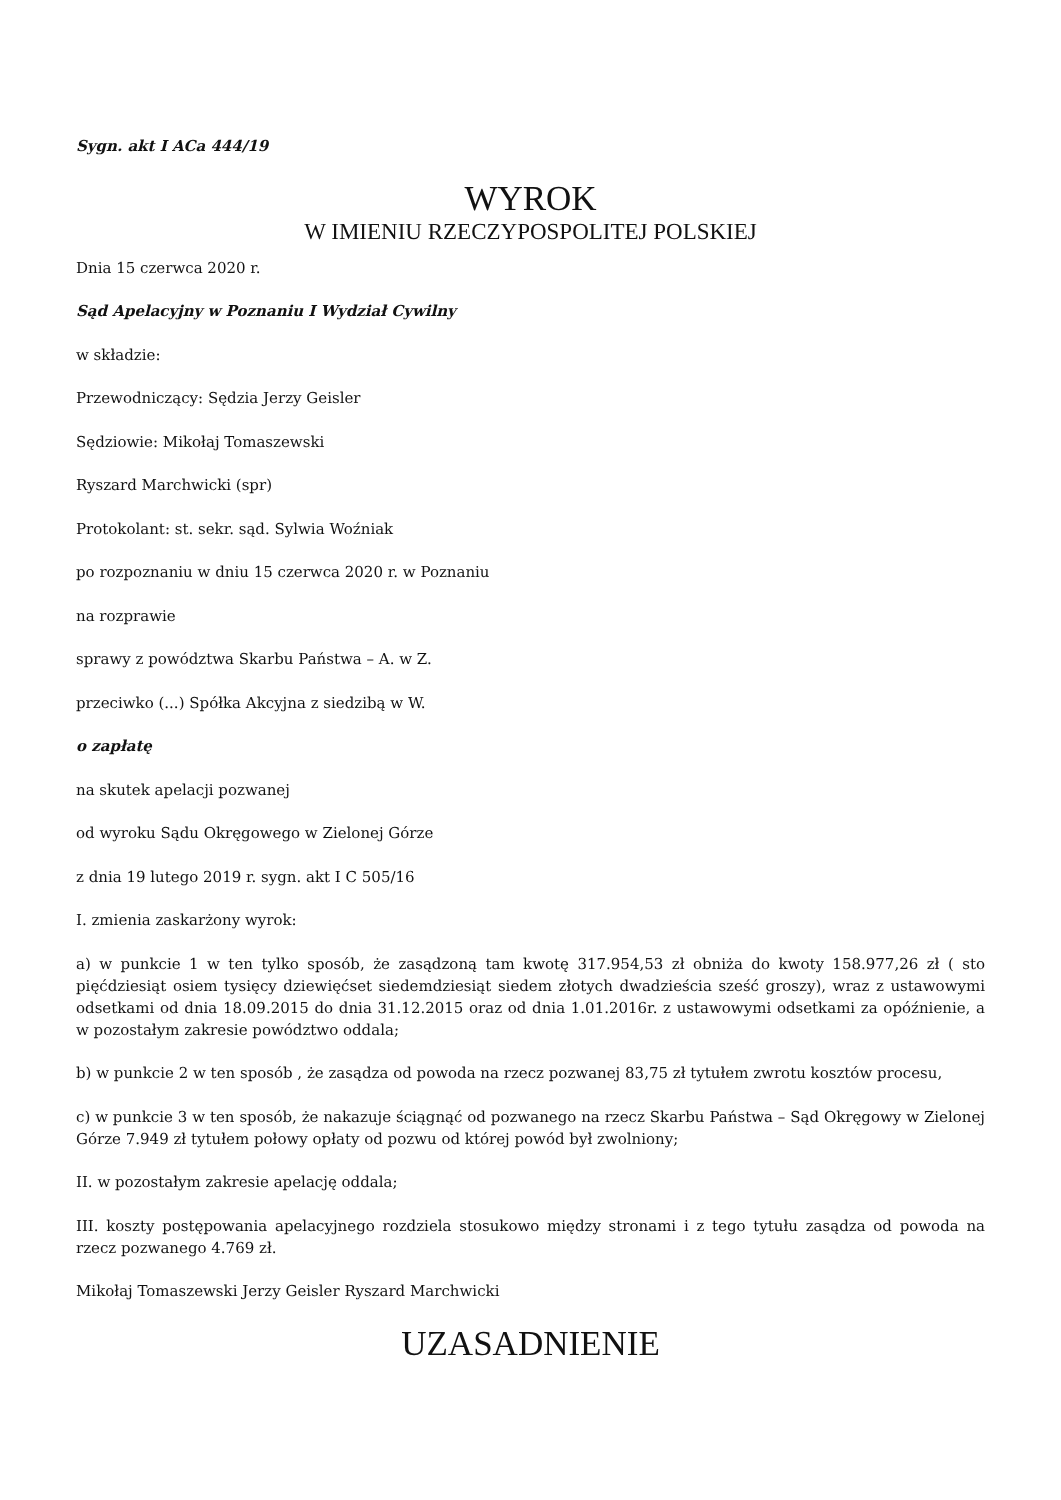Sygn. akt I ACa 444/19
WYROK
W IMIENIU RZECZYPOSPOLITEJ POLSKIEJ
Dnia 15 czerwca 2020 r.
Sąd Apelacyjny w Poznaniu I Wydział Cywilny
w składzie:
Przewodniczący: Sędzia Jerzy Geisler
Sędziowie: Mikołaj Tomaszewski
Ryszard Marchwicki (spr)
Protokolant: st. sekr. sąd. Sylwia Woźniak
po rozpoznaniu w dniu 15 czerwca 2020 r. w Poznaniu
na rozprawie
sprawy z powództwa Skarbu Państwa – A. w Z.
przeciwko (...) Spółka Akcyjna z siedzibą w W.
o zapłatę
na skutek apelacji pozwanej
od wyroku Sądu Okręgowego w Zielonej Górze
z dnia 19 lutego 2019 r. sygn. akt I C 505/16
I. zmienia zaskarżony wyrok:
a) w punkcie 1 w ten tylko sposób, że zasądzoną tam kwotę 317.954,53 zł obniża do kwoty 158.977,26 zł ( sto pięćdziesiąt osiem tysięcy dziewięćset siedemdziesiąt siedem złotych dwadzieścia sześć groszy), wraz z ustawowymi odsetkami od dnia 18.09.2015 do dnia 31.12.2015 oraz od dnia 1.01.2016r. z ustawowymi odsetkami za opóźnienie, a w pozostałym zakresie powództwo oddala;
b) w punkcie 2 w ten sposób , że zasądza od powoda na rzecz pozwanej 83,75 zł tytułem zwrotu kosztów procesu,
c) w punkcie 3 w ten sposób, że nakazuje ściągnąć od pozwanego na rzecz Skarbu Państwa – Sąd Okręgowy w Zielonej Górze 7.949 zł tytułem połowy opłaty od pozwu od której powód był zwolniony;
II. w pozostałym zakresie apelację oddala;
III. koszty postępowania apelacyjnego rozdziela stosukowo między stronami i z tego tytułu zasądza od powoda na rzecz pozwanego 4.769 zł.
Mikołaj Tomaszewski Jerzy Geisler Ryszard Marchwicki
UZASADNIENIE